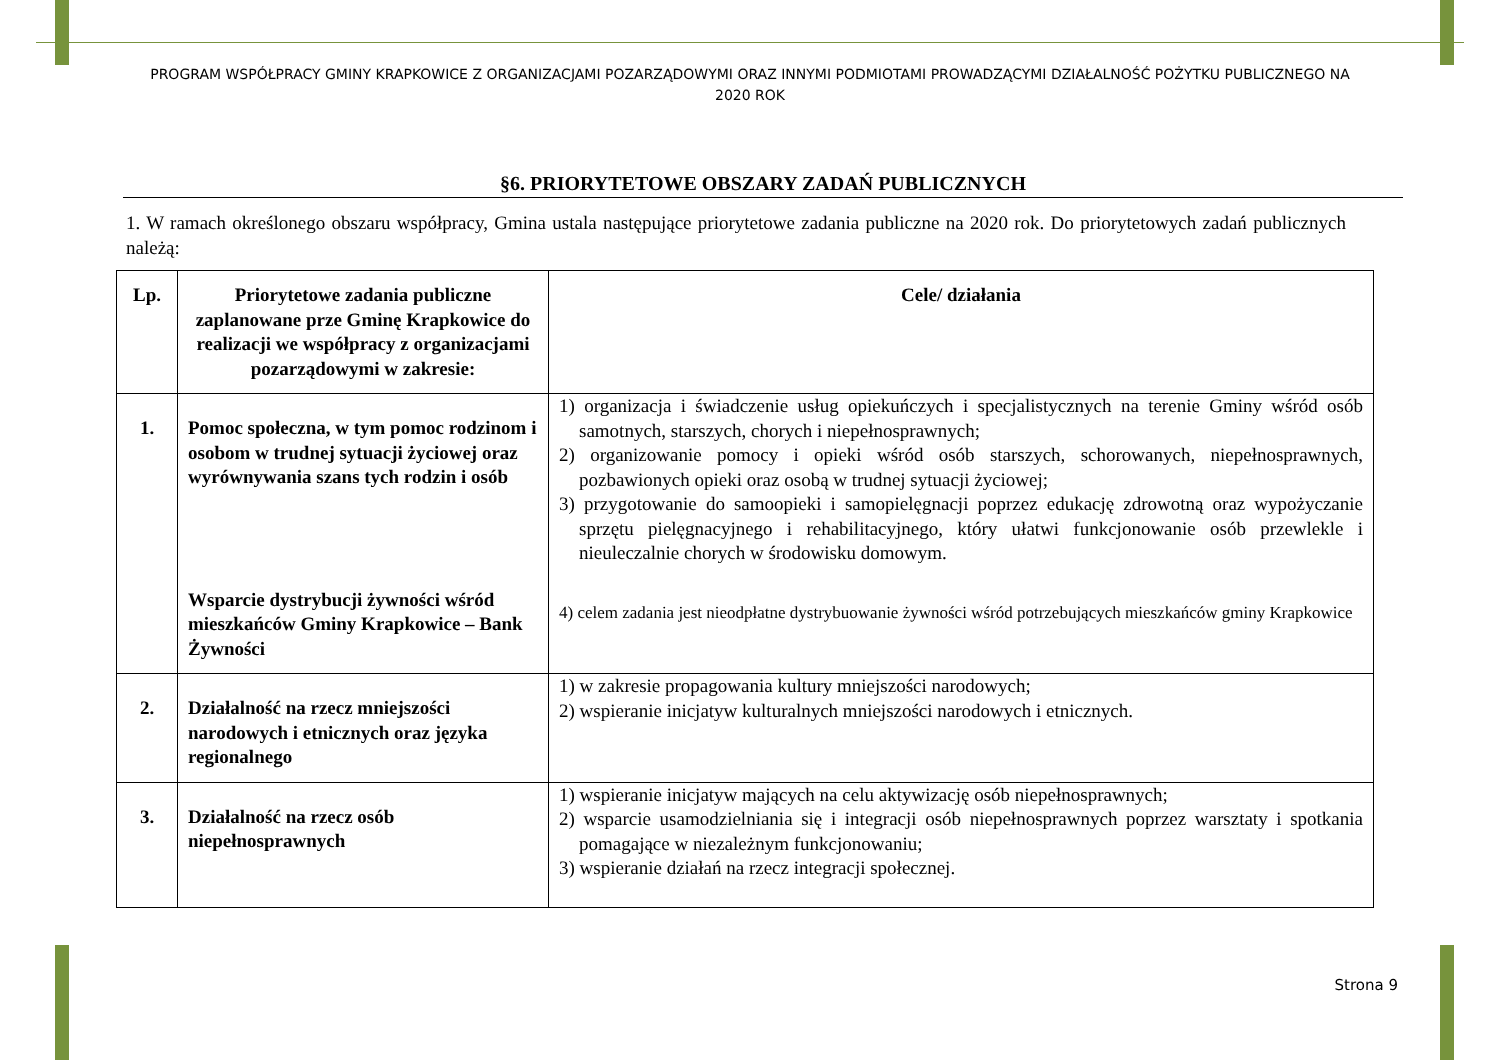PROGRAM WSPÓŁPRACY GMINY KRAPKOWICE Z ORGANIZACJAMI POZARZĄDOWYMI ORAZ INNYMI PODMIOTAMI PROWADZĄCYMI DZIAŁALNOŚĆ POŻYTKU PUBLICZNEGO NA 2020 ROK
§6. PRIORYTETOWE OBSZARY ZADAŃ PUBLICZNYCH
1. W ramach określonego obszaru współpracy, Gmina ustala następujące priorytetowe zadania publiczne na 2020 rok. Do priorytetowych zadań publicznych należą:
| Lp. | Priorytetowe zadania publiczne zaplanowane prze Gminę Krapkowice do realizacji we współpracy z organizacjami pozarządowymi w zakresie: | Cele/ działania |
| --- | --- | --- |
| 1. | Pomoc społeczna, w tym pomoc rodzinom i osobom w trudnej sytuacji życiowej oraz wyrównywania szans tych rodzin i osób Wsparcie dystrybucji żywności wśród mieszkańców Gminy Krapkowice – Bank Żywności | 1) organizacja i świadczenie usług opiekuńczych i specjalistycznych na terenie Gminy wśród osób samotnych, starszych, chorych i niepełnosprawnych; 2) organizowanie pomocy i opieki wśród osób starszych, schorowanych, niepełnosprawnych, pozbawionych opieki oraz osobą w trudnej sytuacji życiowej; 3) przygotowanie do samoopieki i samopielęgnacji poprzez edukację zdrowotną oraz wypożyczanie sprzętu pielęgnacyjnego i rehabilitacyjnego, który ułatwi funkcjonowanie osób przewlekle i nieuleczalnie chorych w środowisku domowym. 4) celem zadania jest nieodpłatne dystrybuowanie żywności wśród potrzebujących mieszkańców gminy Krapkowice |
| 2. | Działalność na rzecz mniejszości narodowych i etnicznych oraz języka regionalnego | 1) w zakresie propagowania kultury mniejszości narodowych; 2) wspieranie inicjatyw kulturalnych mniejszości narodowych i etnicznych. |
| 3. | Działalność na rzecz osób niepełnosprawnych | 1) wspieranie inicjatyw mających na celu aktywizację osób niepełnosprawnych; 2) wsparcie usamodzielniania się i integracji osób niepełnosprawnych poprzez warsztaty i spotkania pomagające w niezależnym funkcjonowaniu; 3) wspieranie działań na rzecz integracji społecznej. |
Strona 9